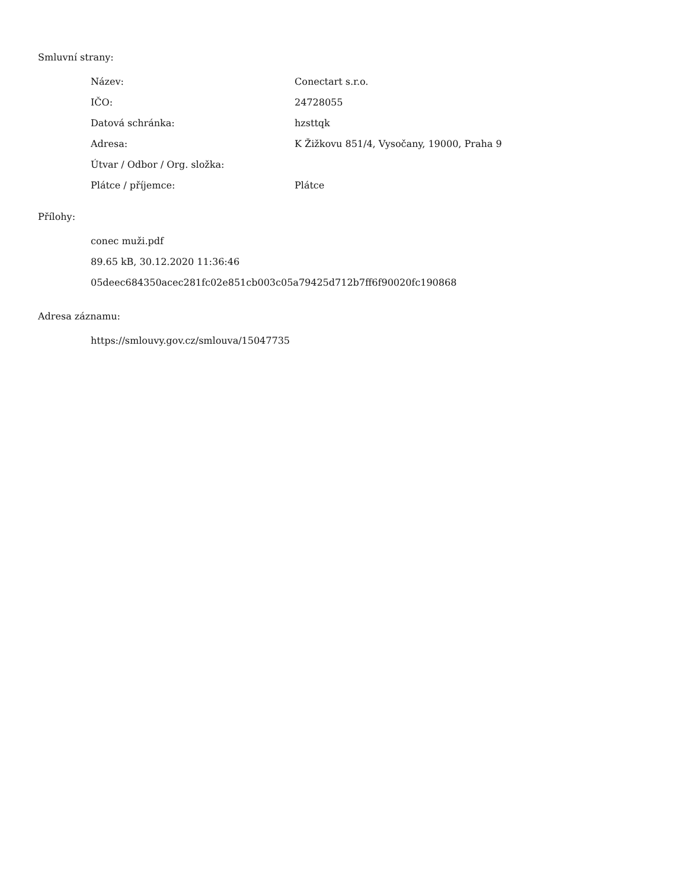Smluvní strany:
| Název: | Conectart s.r.o. |
| IČO: | 24728055 |
| Datová schránka: | hzsttqk |
| Adresa: | K Žižkovu 851/4, Vysočany, 19000, Praha 9 |
| Útvar / Odbor / Org. složka: | |
| Plátce / příjemce: | Plátce |
Přílohy:
conec muži.pdf
89.65 kB, 30.12.2020 11:36:46
05deec684350acec281fc02e851cb003c05a79425d712b7ff6f90020fc190868
Adresa záznamu:
https://smlouvy.gov.cz/smlouva/15047735